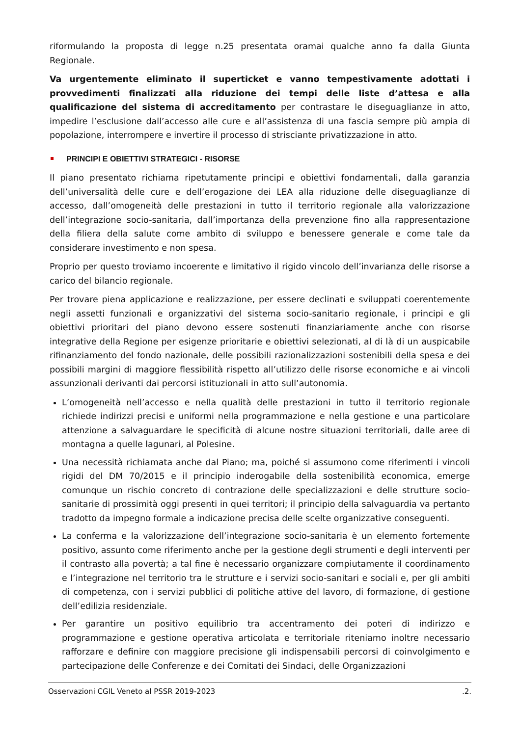riformulando la proposta di legge n.25 presentata oramai qualche anno fa dalla Giunta Regionale.
Va urgentemente eliminato il superticket e vanno tempestivamente adottati i provvedimenti finalizzati alla riduzione dei tempi delle liste d’attesa e alla qualificazione del sistema di accreditamento per contrastare le diseguaglianze in atto, impedire l’esclusione dall’accesso alle cure e all’assistenza di una fascia sempre più ampia di popolazione, interrompere e invertire il processo di strisciante privatizzazione in atto.
PRINCIPI E OBIETTIVI STRATEGICI - RISORSE
Il piano presentato richiama ripetutamente principi e obiettivi fondamentali, dalla garanzia dell’universalità delle cure e dell’erogazione dei LEA alla riduzione delle diseguaglianze di accesso, dall’omogeneità delle prestazioni in tutto il territorio regionale alla valorizzazione dell’integrazione socio-sanitaria, dall’importanza della prevenzione fino alla rappresentazione della filiera della salute come ambito di sviluppo e benessere generale e come tale da considerare investimento e non spesa.
Proprio per questo troviamo incoerente e limitativo il rigido vincolo dell’invarianza delle risorse a carico del bilancio regionale.
Per trovare piena applicazione e realizzazione, per essere declinati e sviluppati coerentemente negli assetti funzionali e organizzativi del sistema socio-sanitario regionale, i principi e gli obiettivi prioritari del piano devono essere sostenuti finanziariamente anche con risorse integrative della Regione per esigenze prioritarie e obiettivi selezionati, al di là di un auspicabile rifinanziamento del fondo nazionale, delle possibili razionalizzazioni sostenibili della spesa e dei possibili margini di maggiore flessibilità rispetto all’utilizzo delle risorse economiche e ai vincoli assunzionali derivanti dai percorsi istituzionali in atto sull’autonomia.
L’omogeneità nell’accesso e nella qualità delle prestazioni in tutto il territorio regionale richiede indirizzi precisi e uniformi nella programmazione e nella gestione e una particolare attenzione a salvaguardare le specificità di alcune nostre situazioni territoriali, dalle aree di montagna a quelle lagunari, al Polesine.
Una necessità richiamata anche dal Piano; ma, poiché si assumono come riferimenti i vincoli rigidi del DM 70/2015 e il principio inderogabile della sostenibilità economica, emerge comunque un rischio concreto di contrazione delle specializzazioni e delle strutture socio-sanitarie di prossimità oggi presenti in quei territori; il principio della salvaguardia va pertanto tradotto da impegno formale a indicazione precisa delle scelte organizzative conseguenti.
La conferma e la valorizzazione dell’integrazione socio-sanitaria è un elemento fortemente positivo, assunto come riferimento anche per la gestione degli strumenti e degli interventi per il contrasto alla povertà; a tal fine è necessario organizzare compiutamente il coordinamento e l’integrazione nel territorio tra le strutture e i servizi socio-sanitari e sociali e, per gli ambiti di competenza, con i servizi pubblici di politiche attive del lavoro, di formazione, di gestione dell’edilizia residenziale.
Per garantire un positivo equilibrio tra accentramento dei poteri di indirizzo e programmazione e gestione operativa articolata e territoriale riteniamo inoltre necessario rafforzare e definire con maggiore precisione gli indispensabili percorsi di coinvolgimento e partecipazione delle Conferenze e dei Comitati dei Sindaci, delle Organizzazioni
Osservazioni CGIL Veneto al PSSR 2019-2023 .2.